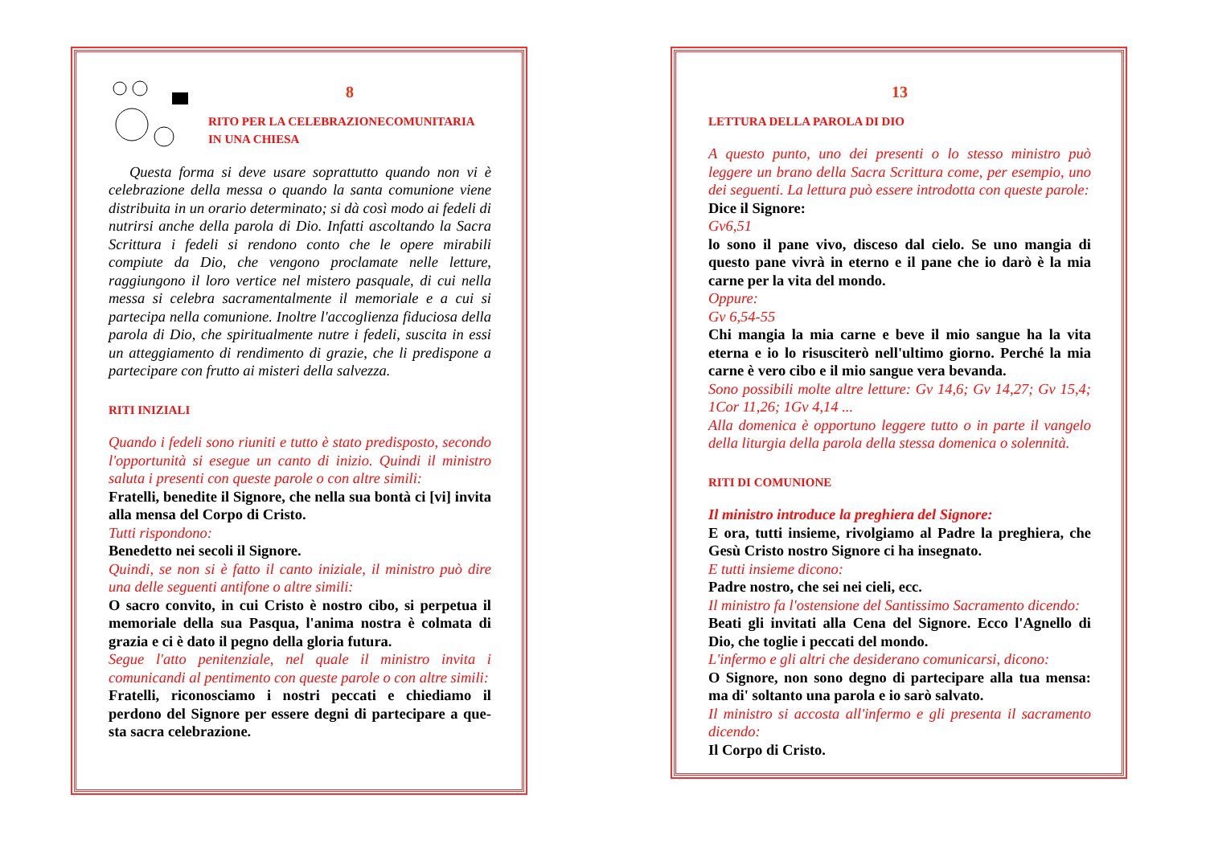8
RITO PER LA CELEBRAZIONECOMUNITARIA
IN UNA CHIESA
Questa forma si deve usare soprattutto quando non vi è celebrazione della messa o quando la santa comunione viene distribuita in un orario determinato; si dà così modo ai fedeli di nutrirsi anche della parola di Dio. Infatti ascoltando la Sacra Scrittura i fedeli si rendono conto che le opere mirabili compiute da Dio, che vengono proclamate nelle letture, raggiungono il loro vertice nel mistero pasquale, di cui nella messa si celebra sacramentalmente il memoriale e a cui si partecipa nella comunione. Inoltre l'accoglienza fiduciosa della parola di Dio, che spiritualmente nutre i fedeli, suscita in essi un atteggiamento di rendimento di grazie, che li predispone a partecipare con frutto ai misteri della salvezza.
RITI INIZIALI
Quando i fedeli sono riuniti e tutto è stato predisposto, secondo l'opportunità si esegue un canto di inizio. Quindi il ministro saluta i presenti con queste parole o con altre simili:
Fratelli, benedite il Signore, che nella sua bontà ci [vi] invita alla mensa del Corpo di Cristo.
Tutti rispondono:
Benedetto nei secoli il Signore.
Quindi, se non si è fatto il canto iniziale, il ministro può dire una delle seguenti antifone o altre simili:
O sacro convito, in cui Cristo è nostro cibo, si perpetua il memoriale della sua Pasqua, l'anima nostra è colmata di grazia e ci è dato il pegno della gloria futura.
Segue l'atto penitenziale, nel quale il ministro invita i comunicandi al pentimento con queste parole o con altre simili:
Fratelli, riconosciamo i nostri peccati e chiediamo il perdono del Signore per essere degni di partecipare a que-sta sacra celebrazione.
13
LETTURA DELLA PAROLA DI DIO
A questo punto, uno dei presenti o lo stesso ministro può leggere un brano della Sacra Scrittura come, per esempio, uno dei seguenti. La lettura può essere introdotta con queste parole:
Dice il Signore:
Gv6,51
lo sono il pane vivo, disceso dal cielo. Se uno mangia di questo pane vivrà in eterno e il pane che io darò è la mia carne per la vita del mondo.
Oppure:
Gv 6,54-55
Chi mangia la mia carne e beve il mio sangue ha la vita eterna e io lo risusciterò nell'ultimo giorno. Perché la mia carne è vero cibo e il mio sangue vera bevanda.
Sono possibili molte altre letture: Gv 14,6; Gv 14,27; Gv 15,4; 1Cor 11,26; 1Gv 4,14 ...
Alla domenica è opportuno leggere tutto o in parte il vangelo della liturgia della parola della stessa domenica o solennità.
RITI DI COMUNIONE
Il ministro introduce la preghiera del Signore:
E ora, tutti insieme, rivolgiamo al Padre la preghiera, che Gesù Cristo nostro Signore ci ha insegnato.
E tutti insieme dicono:
Padre nostro, che sei nei cieli, ecc.
Il ministro fa l'ostensione del Santissimo Sacramento dicendo:
Beati gli invitati alla Cena del Signore. Ecco l'Agnello di Dio, che toglie i peccati del mondo.
L'infermo e gli altri che desiderano comunicarsi, dicono:
O Signore, non sono degno di partecipare alla tua mensa: ma di' soltanto una parola e io sarò salvato.
Il ministro si accosta all'infermo e gli presenta il sacramento dicendo:
Il Corpo di Cristo.